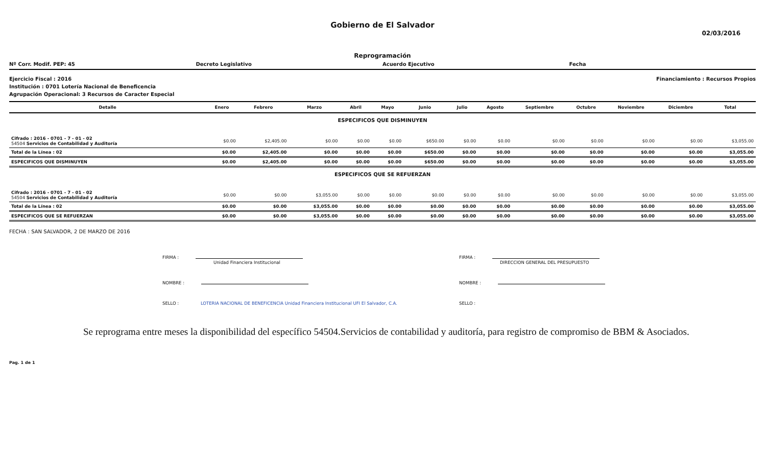Gobierno de El Salvador
02/03/2016
Reprogramación
Nº Corr. Modif. PEP: 45 Decreto Legislativo Acuerdo Ejecutivo Fecha
Ejercicio Fiscal : 2016
Institución : 0701 Lotería Nacional de Beneficencia
Agrupación Operacional: 3 Recursos de Caracter Especial
Financiamiento : Recursos Propios
| Detalle | Enero | Febrero | Marzo | Abril | Mayo | Junio | Julio | Agosto | Septiembre | Octubre | Noviembre | Diciembre | Total |
| --- | --- | --- | --- | --- | --- | --- | --- | --- | --- | --- | --- | --- | --- |
| ESPECIFICOS QUE DISMINUYEN | | | | | | | | | | | | | |
| Cifrado : 2016 - 0701 - 7 - 01 - 02 54504 Servicios de Contabilidad y Auditoría | $0.00 | $2,405.00 | $0.00 | $0.00 | $0.00 | $650.00 | $0.00 | $0.00 | $0.00 | $0.00 | $0.00 | $0.00 | $3,055.00 |
| Total de la Línea : 02 | $0.00 | $2,405.00 | $0.00 | $0.00 | $0.00 | $650.00 | $0.00 | $0.00 | $0.00 | $0.00 | $0.00 | $0.00 | $3,055.00 |
| ESPECIFICOS QUE DISMINUYEN | $0.00 | $2,405.00 | $0.00 | $0.00 | $0.00 | $650.00 | $0.00 | $0.00 | $0.00 | $0.00 | $0.00 | $0.00 | $3,055.00 |
| ESPECIFICOS QUE SE REFUERZAN | | | | | | | | | | | | | |
| Cifrado : 2016 - 0701 - 7 - 01 - 02 54504 Servicios de Contabilidad y Auditoría | $0.00 | $0.00 | $3,055.00 | $0.00 | $0.00 | $0.00 | $0.00 | $0.00 | $0.00 | $0.00 | $0.00 | $0.00 | $3,055.00 |
| Total de la Línea : 02 | $0.00 | $0.00 | $3,055.00 | $0.00 | $0.00 | $0.00 | $0.00 | $0.00 | $0.00 | $0.00 | $0.00 | $0.00 | $3,055.00 |
| ESPECIFICOS QUE SE REFUERZAN | $0.00 | $0.00 | $3,055.00 | $0.00 | $0.00 | $0.00 | $0.00 | $0.00 | $0.00 | $0.00 | $0.00 | $0.00 | $3,055.00 |
FECHA : SAN SALVADOR, 2 DE MARZO DE 2016
FIRMA :
Unidad Financiera Institucional
NOMBRE :
SELLO : LOTERIA NACIONAL DE BENEFICENCIA Unidad Financiera Institucional UFI El Salvador, C.A.
FIRMA :
DIRECCION GENERAL DEL PRESUPUESTO
NOMBRE :
SELLO :
Se reprograma entre meses la disponibilidad del específico 54504.Servicios de contabilidad y auditoría, para registro de compromiso de BBM & Asociados.
Pag. 1 de 1